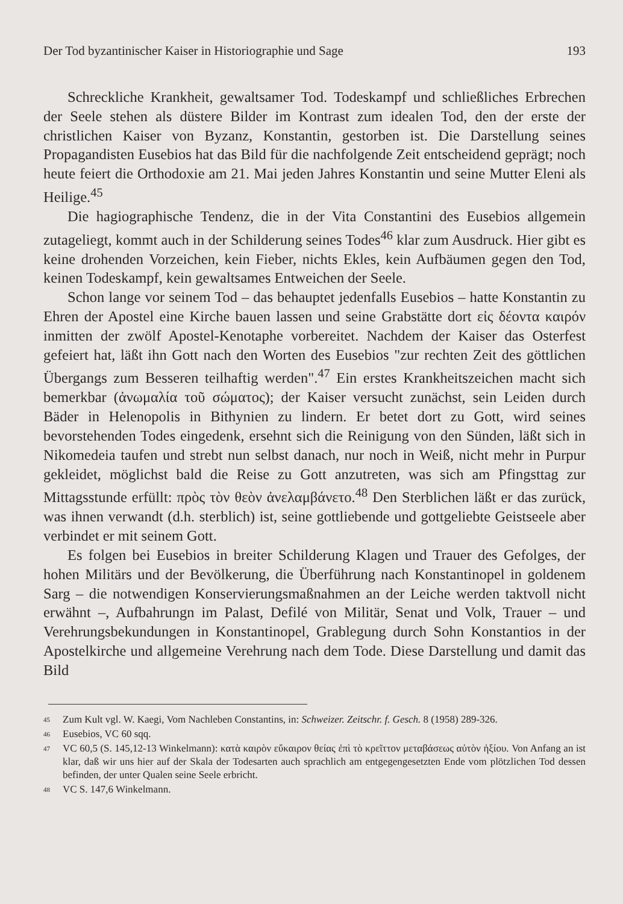Der Tod byzantinischer Kaiser in Historiographie und Sage 193
Schreckliche Krankheit, gewaltsamer Tod. Todeskampf und schließliches Erbrechen der Seele stehen als düstere Bilder im Kontrast zum idealen Tod, den der erste der christlichen Kaiser von Byzanz, Konstantin, gestorben ist. Die Darstellung seines Propagandisten Eusebios hat das Bild für die nachfolgende Zeit entscheidend geprägt; noch heute feiert die Orthodoxie am 21. Mai jeden Jahres Konstantin und seine Mutter Eleni als Heilige.<sup>45</sup>
Die hagiographische Tendenz, die in der Vita Constantini des Eusebios allgemein zutageliegt, kommt auch in der Schilderung seines Todes<sup>46</sup> klar zum Ausdruck. Hier gibt es keine drohenden Vorzeichen, kein Fieber, nichts Ekles, kein Aufbäumen gegen den Tod, keinen Todeskampf, kein gewaltsames Entweichen der Seele.
Schon lange vor seinem Tod – das behauptet jedenfalls Eusebios – hatte Konstantin zu Ehren der Apostel eine Kirche bauen lassen und seine Grabstätte dort εἰς δέοντα καιρόν inmitten der zwölf Apostel-Kenotaphe vorbereitet. Nachdem der Kaiser das Osterfest gefeiert hat, läßt ihn Gott nach den Worten des Eusebios "zur rechten Zeit des göttlichen Übergangs zum Besseren teilhaftig werden".<sup>47</sup> Ein erstes Krankheitszeichen macht sich bemerkbar (ἀνωμαλία τοῦ σώματος); der Kaiser versucht zunächst, sein Leiden durch Bäder in Helenopolis in Bithynien zu lindern. Er betet dort zu Gott, wird seines bevorstehenden Todes eingedenk, ersehnt sich die Reinigung von den Sünden, läßt sich in Nikomedeia taufen und strebt nun selbst danach, nur noch in Weiß, nicht mehr in Purpur gekleidet, möglichst bald die Reise zu Gott anzutreten, was sich am Pfingsttag zur Mittagsstunde erfüllt: πρὸς τὸν θεὸν ἀνελαμβάνετο.<sup>48</sup> Den Sterblichen läßt er das zurück, was ihnen verwandt (d.h. sterblich) ist, seine gottliebende und gottgeliebte Geistseele aber verbindet er mit seinem Gott.
Es folgen bei Eusebios in breiter Schilderung Klagen und Trauer des Gefolges, der hohen Militärs und der Bevölkerung, die Überführung nach Konstantinopel in goldenem Sarg – die notwendigen Konservierungsmaßnahmen an der Leiche werden taktvoll nicht erwähnt –, Aufbahrungn im Palast, Defilé von Militär, Senat und Volk, Trauer – und Verehrungsbekundungen in Konstantinopel, Grablegung durch Sohn Konstantios in der Apostelkirche und allgemeine Verehrung nach dem Tode. Diese Darstellung und damit das Bild
<sup>45</sup> Zum Kult vgl. W. Kaegi, Vom Nachleben Constantins, in: Schweizer. Zeitschr. f. Gesch. 8 (1958) 289-326.
<sup>46</sup> Eusebios, VC 60 sqq.
<sup>47</sup> VC 60,5 (S. 145,12-13 Winkelmann): κατὰ καιρὸν εὔκαιρον θείας ἐπὶ τὸ κρεῖττον μεταβάσεως αὐτὸν ἠξίου. Von Anfang an ist klar, daß wir uns hier auf der Skala der Todesarten auch sprachlich am entgegengesetzten Ende vom plötzlichen Tod dessen befinden, der unter Qualen seine Seele erbricht.
<sup>48</sup> VC S. 147,6 Winkelmann.